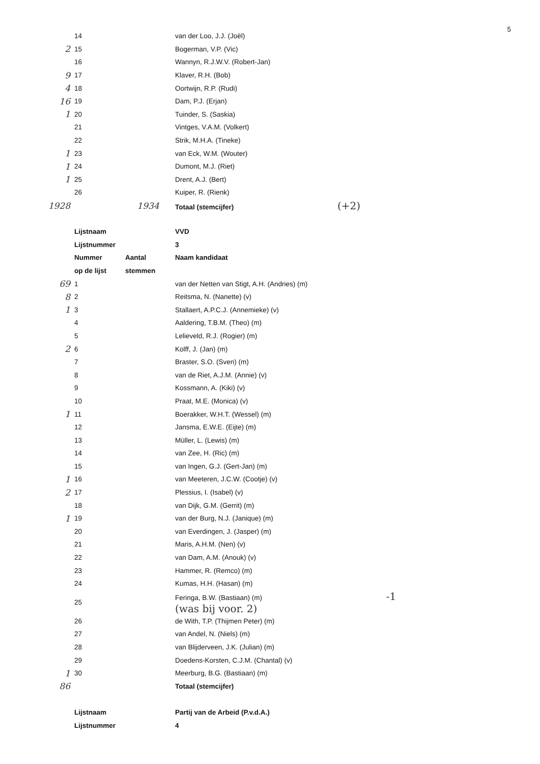5
| | 14 | | van der Loo, J.J. (Joël) |
| 2 | 15 | | Bogerman, V.P. (Vic) |
| | 16 | | Wannyn, R.J.W.V. (Robert-Jan) |
| 9 | 17 | | Klaver, R.H. (Bob) |
| 4 | 18 | | Oortwijn, R.P. (Rudi) |
| 16 | 19 | | Dam, P.J. (Erjan) |
| 1 | 20 | | Tuinder, S. (Saskia) |
| | 21 | | Vintges, V.A.M. (Volkert) |
| | 22 | | Strik, M.H.A. (Tineke) |
| 1 | 23 | | van Eck, W.M. (Wouter) |
| 1 | 24 | | Dumont, M.J. (Riet) |
| 1 | 25 | | Drent, A.J. (Bert) |
| | 26 | | Kuiper, R. (Rienk) |
| 1928 | | 1934 | Totaal (stemcijfer) (+2) |
| | Lijstnaam | | VVD |
| | Lijstnummer | | 3 |
| | Nummer | Aantal | Naam kandidaat |
| | op de lijst | stemmen | |
| 69 | 1 | | van der Netten van Stigt, A.H. (Andries) (m) |
| 8 | 2 | | Reitsma, N. (Nanette) (v) |
| 1 | 3 | | Stallaert, A.P.C.J. (Annemieke) (v) |
| | 4 | | Aaldering, T.B.M. (Theo) (m) |
| | 5 | | Lelieveld, R.J. (Rogier) (m) |
| 2 | 6 | | Kolff, J. (Jan) (m) |
| | 7 | | Braster, S.O. (Sven) (m) |
| | 8 | | van de Riet, A.J.M. (Annie) (v) |
| | 9 | | Kossmann, A. (Kiki) (v) |
| | 10 | | Praat, M.E. (Monica) (v) |
| 1 | 11 | | Boerakker, W.H.T. (Wessel) (m) |
| | 12 | | Jansma, E.W.E. (Eijte) (m) |
| | 13 | | Müller, L. (Lewis) (m) |
| | 14 | | van Zee, H. (Ric) (m) |
| | 15 | | van Ingen, G.J. (Gert-Jan) (m) |
| 1 | 16 | | van Meeteren, J.C.W. (Cootje) (v) |
| 2 | 17 | | Plessius, I. (Isabel) (v) |
| | 18 | | van Dijk, G.M. (Gerrit) (m) |
| 1 | 19 | | van der Burg, N.J. (Janique) (m) |
| | 20 | | van Everdingen, J. (Jasper) (m) |
| | 21 | | Maris, A.H.M. (Nen) (v) |
| | 22 | | van Dam, A.M. (Anouk) (v) |
| | 23 | | Hammer, R. (Remco) (m) |
| | 24 | | Kumas, H.H. (Hasan) (m) |
| | 25 | | Feringa, B.W. (Bastiaan) (m) -1 (was bij voor. 2) |
| | 26 | | de With, T.P. (Thijmen Peter) (m) |
| | 27 | | van Andel, N. (Niels) (m) |
| | 28 | | van Blijderveen, J.K. (Julian) (m) |
| | 29 | | Doedens-Korsten, C.J.M. (Chantal) (v) |
| 1 | 30 | | Meerburg, B.G. (Bastiaan) (m) |
| 86 | | | Totaal (stemcijfer) |
| | Lijstnaam | | Partij van de Arbeid (P.v.d.A.) |
| | Lijstnummer | | 4 |